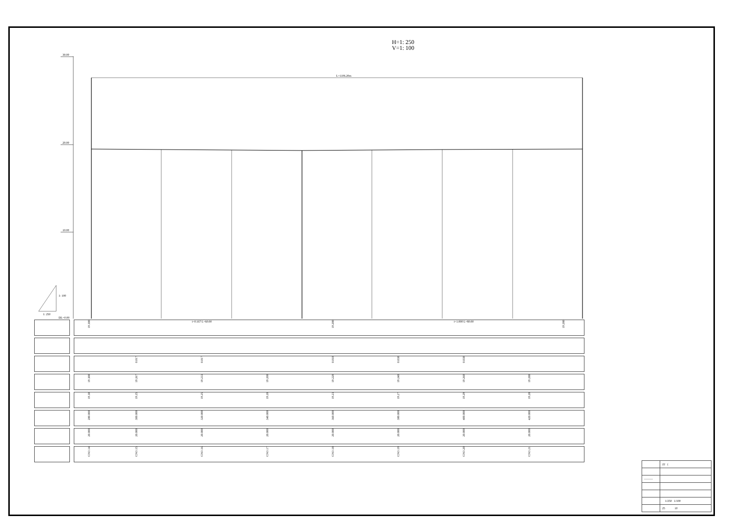H=1: 250
V=1: 100
30.00
20.00
10.00
DL=0.00
L=1106.20m
1: 250
1: 100
| 19.300 | i=0.167 L=60.00 | | | 19.200 | i=1.000 L=80.00 | | | 19.280 |
| | 0.017 | 0.017 | | 0.010 | 0.030 | 0.030 | | |
| 19.300 | 19.267 | 19.233 | 19.200 | 19.220 | 19.240 | 19.260 | 19.280 | |
| 19.30 | 19.25 | 19.25 | 19.20 | 19.23 | 19.27 | 19.29 | 19.28 | |
| 280.000 | 300.000 | 320.000 | 340.000 | 360.000 | 380.000 | 400.000 | 420.000 | |
| 20.000 | 20.000 | 20.000 | 20.000 | 20.000 | 20.000 | 20.000 | 20.000 | |
| CNO.14 | CNO.15 | CNO.16 | CNO.17 | CNO.18 | CNO.19 | CNO.20 | CNO.21 | |
| | 22 ( |
| ――― | |
| | 1/250 1/100 |
| | 25 10 |